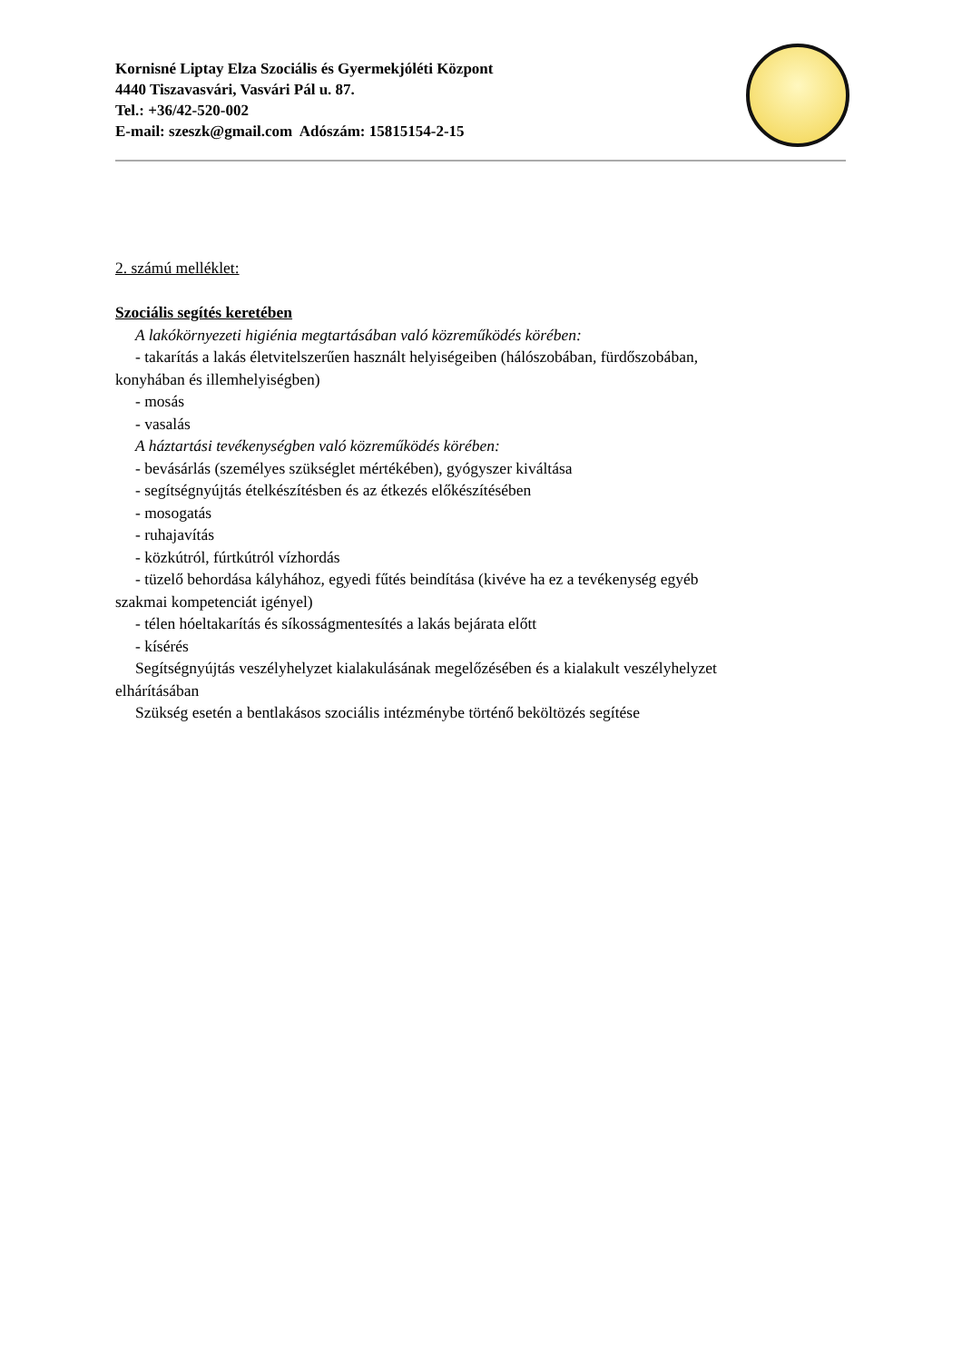Kornisné Liptay Elza Szociális és Gyermekjóléti Központ
4440 Tiszavasvári, Vasvári Pál u. 87.
Tel.: +36/42-520-002
E-mail: szeszk@gmail.com Adószám: 15815154-2-15
2. számú melléklet:
Szociális segítés keretében
A lakókörnyezeti higiénia megtartásában való közreműködés körében:
- takarítás a lakás életvitelszerűen használt helyiségeiben (hálószobában, fürdőszobában,
konyhában és illemhelyiségben)
- mosás
- vasalás
A háztartási tevékenységben való közreműködés körében:
- bevásárlás (személyes szükséglet mértékében), gyógyszer kiváltása
- segítségnyújtás ételkészítésben és az étkezés előkészítésében
- mosogatás
- ruhajavítás
- közkútról, fúrtkútról vízhordás
- tüzelő behordása kályhához, egyedi fűtés beindítása (kivéve ha ez a tevékenység egyéb
szakmai kompetenciát igényel)
- télen hóeltakarítás és síkosságmentesítés a lakás bejárata előtt
- kísérés
Segítségnyújtás veszélyhelyzet kialakulásának megelőzésében és a kialakult veszélyhelyzet
elhárításában
Szükség esetén a bentlakásos szociális intézménybe történő beköltözés segítése